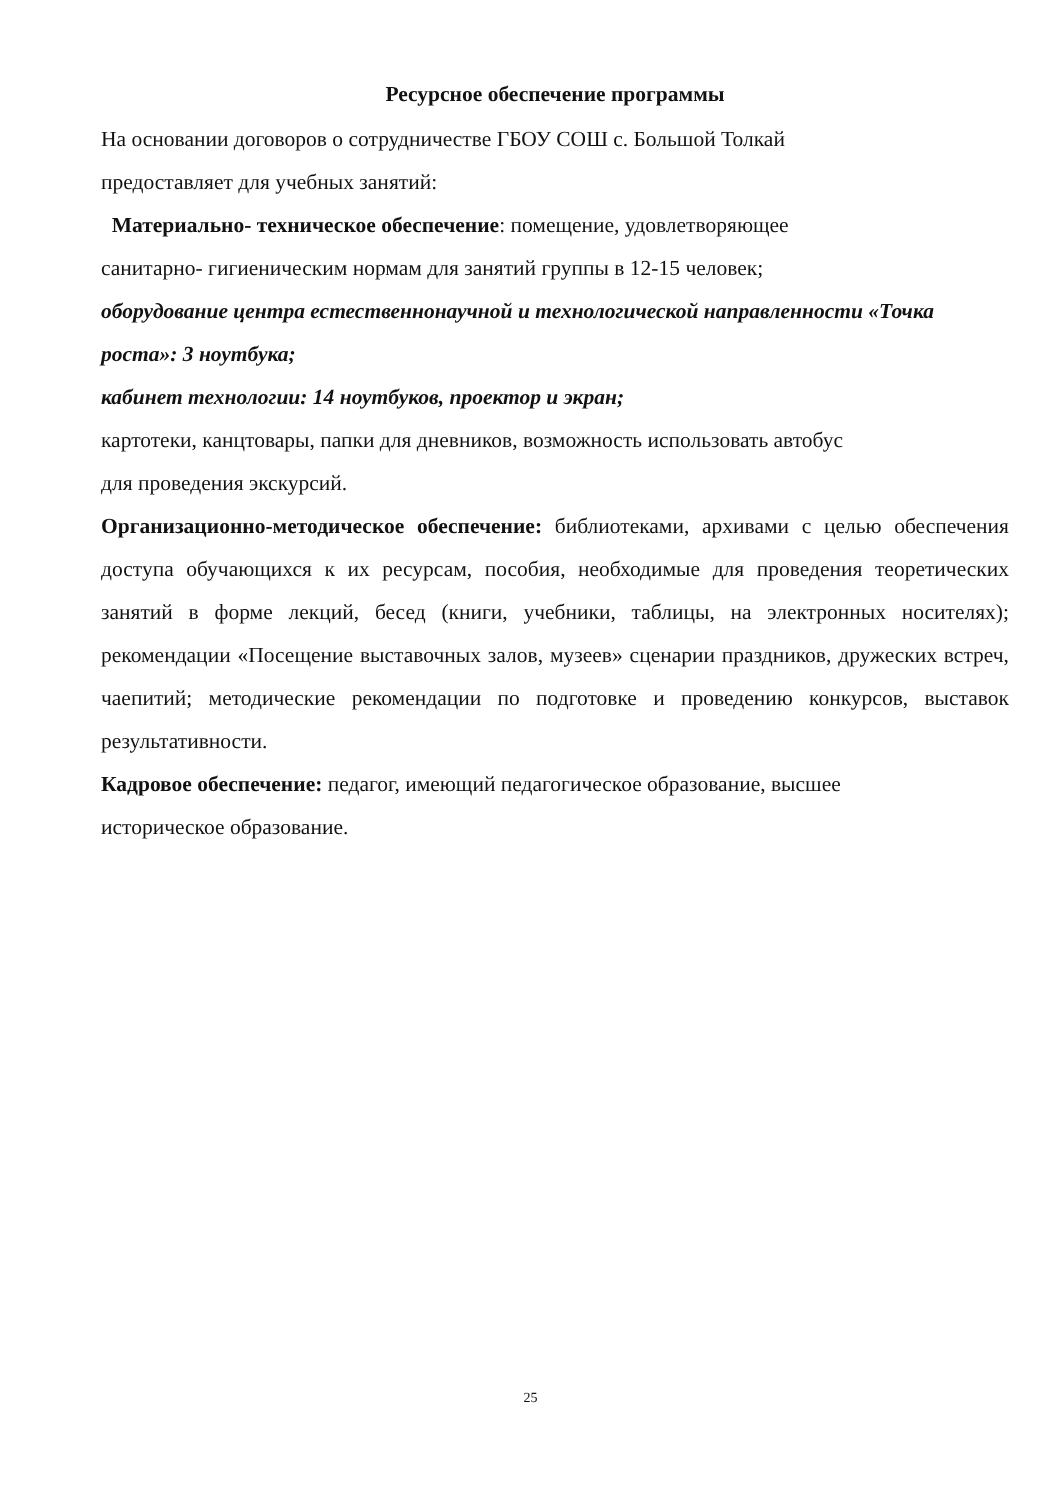Ресурсное обеспечение программы
На основании договоров о сотрудничестве ГБОУ СОШ с. Большой Толкай
предоставляет для учебных занятий:
Материально- техническое обеспечение: помещение, удовлетворяющее
санитарно- гигиеническим нормам для занятий группы в 12-15 человек;
оборудование центра естественнонаучной и технологической направленности «Точка роста»: 3 ноутбука;
кабинет технологии: 14 ноутбуков, проектор и экран;
картотеки, канцтовары, папки для дневников, возможность использовать автобус
для проведения экскурсий.
Организационно-методическое обеспечение: библиотеками, архивами с целью обеспечения доступа обучающихся к их ресурсам, пособия, необходимые для проведения теоретических занятий в форме лекций, бесед (книги, учебники, таблицы, на электронных носителях); рекомендации «Посещение выставочных залов, музеев» сценарии праздников, дружеских встреч, чаепитий; методические рекомендации по подготовке и проведению конкурсов, выставок результативности.
Кадровое обеспечение: педагог, имеющий педагогическое образование, высшее
историческое образование.
25